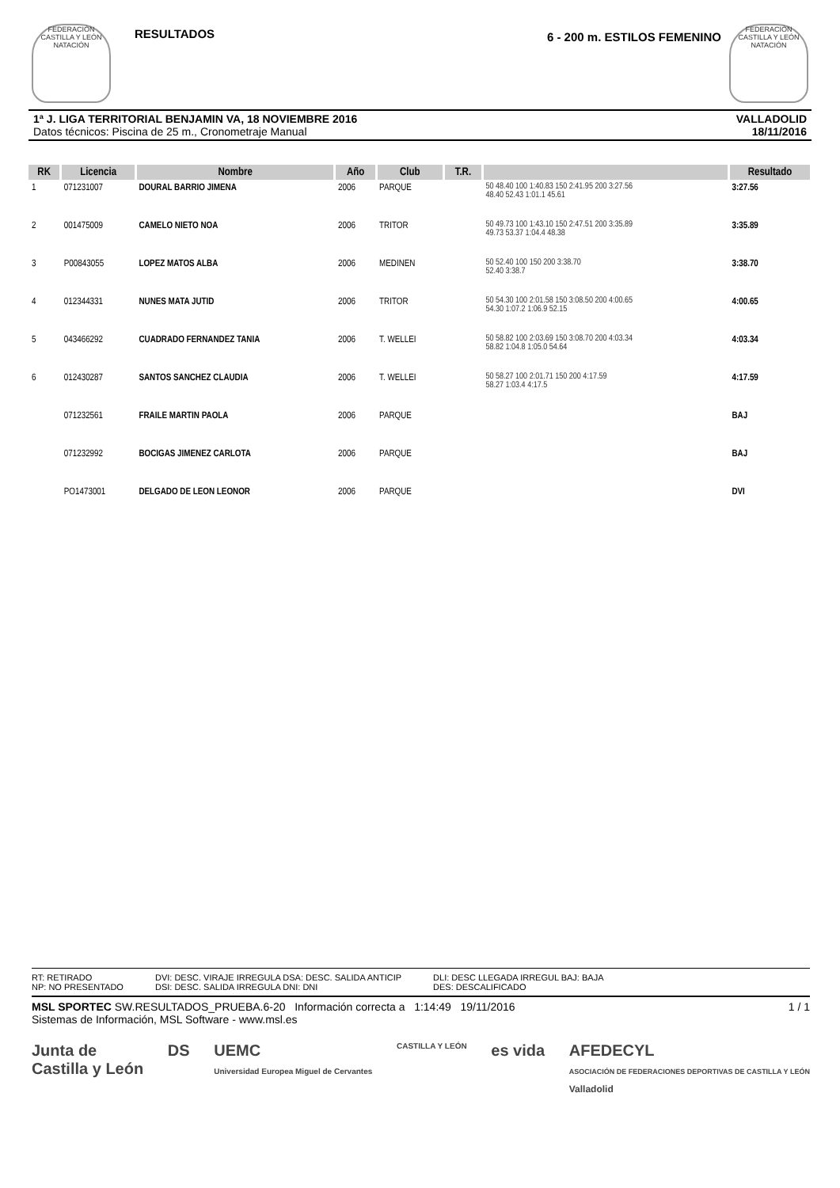FEDERACIÓN CASTILLA Y LEÓN NATACIÓN
RESULTADOS
6 - 200 m. ESTILOS FEMENINO
FEDERACIÓN CASTILLA Y LEÓN NATACIÓN
1ª J. LIGA TERRITORIAL BENJAMIN VA, 18 NOVIEMBRE 2016
Datos técnicos: Piscina de 25 m., Cronometraje Manual
VALLADOLID
18/11/2016
| RK | Licencia | Nombre | Año | Club | T.R. | | Resultado |
| --- | --- | --- | --- | --- | --- | --- | --- |
| 1 | 071231007 | DOURAL BARRIO JIMENA | 2006 | PARQUE | | 50 48.40 100 1:40.83 150 2:41.95 200 3:27.56 48.40 52.43 1:01.1 45.61 | 3:27.56 |
| 2 | 001475009 | CAMELO NIETO NOA | 2006 | TRITOR | | 50 49.73 100 1:43.10 150 2:47.51 200 3:35.89 49.73 53.37 1:04.4 48.38 | 3:35.89 |
| 3 | P00843055 | LOPEZ MATOS ALBA | 2006 | MEDINEN | | 50 52.40 100 150 200 3:38.70 52.40 3:38.7 | 3:38.70 |
| 4 | 012344331 | NUNES MATA JUTID | 2006 | TRITOR | | 50 54.30 100 2:01.58 150 3:08.50 200 4:00.65 54.30 1:07.2 1:06.9 52.15 | 4:00.65 |
| 5 | 043466292 | CUADRADO FERNANDEZ TANIA | 2006 | T. WELLEI | | 50 58.82 100 2:03.69 150 3:08.70 200 4:03.34 58.82 1:04.8 1:05.0 54.64 | 4:03.34 |
| 6 | 012430287 | SANTOS SANCHEZ CLAUDIA | 2006 | T. WELLEI | | 50 58.27 100 2:01.71 150 200 4:17.59 58.27 1:03.4 4:17.5 | 4:17.59 |
| | 071232561 | FRAILE MARTIN PAOLA | 2006 | PARQUE | | | BAJ |
| | 071232992 | BOCIGAS JIMENEZ CARLOTA | 2006 | PARQUE | | | BAJ |
| | PO1473001 | DELGADO DE LEON LEONOR | 2006 | PARQUE | | | DVI |
RT: RETIRADO
NP: NO PRESENTADO
DVI: DESC. VIRAJE IRREGULA DSA: DESC. SALIDA ANTICIP
DSI: DESC. SALIDA IRREGULA DNI: DNI
DLI: DESC LLEGADA IRREGUL BAJ: BAJA
DES: DESCALIFICADO
MSL SPORTEC SW.RESULTADOS_PRUEBA.6-20 Información correcta a 1:14:49 19/11/2016
Sistemas de Información, MSL Software - www.msl.es
1 / 1
Junta de
Castilla y León
DS UEMC
Universidad Europea Miguel de Cervantes
CASTILLA Y LEÓN
es vida AFEDECYL
ASOCIACIÓN DE FEDERACIONES DEPORTIVAS DE CASTILLA Y LEÓN
Valladolid